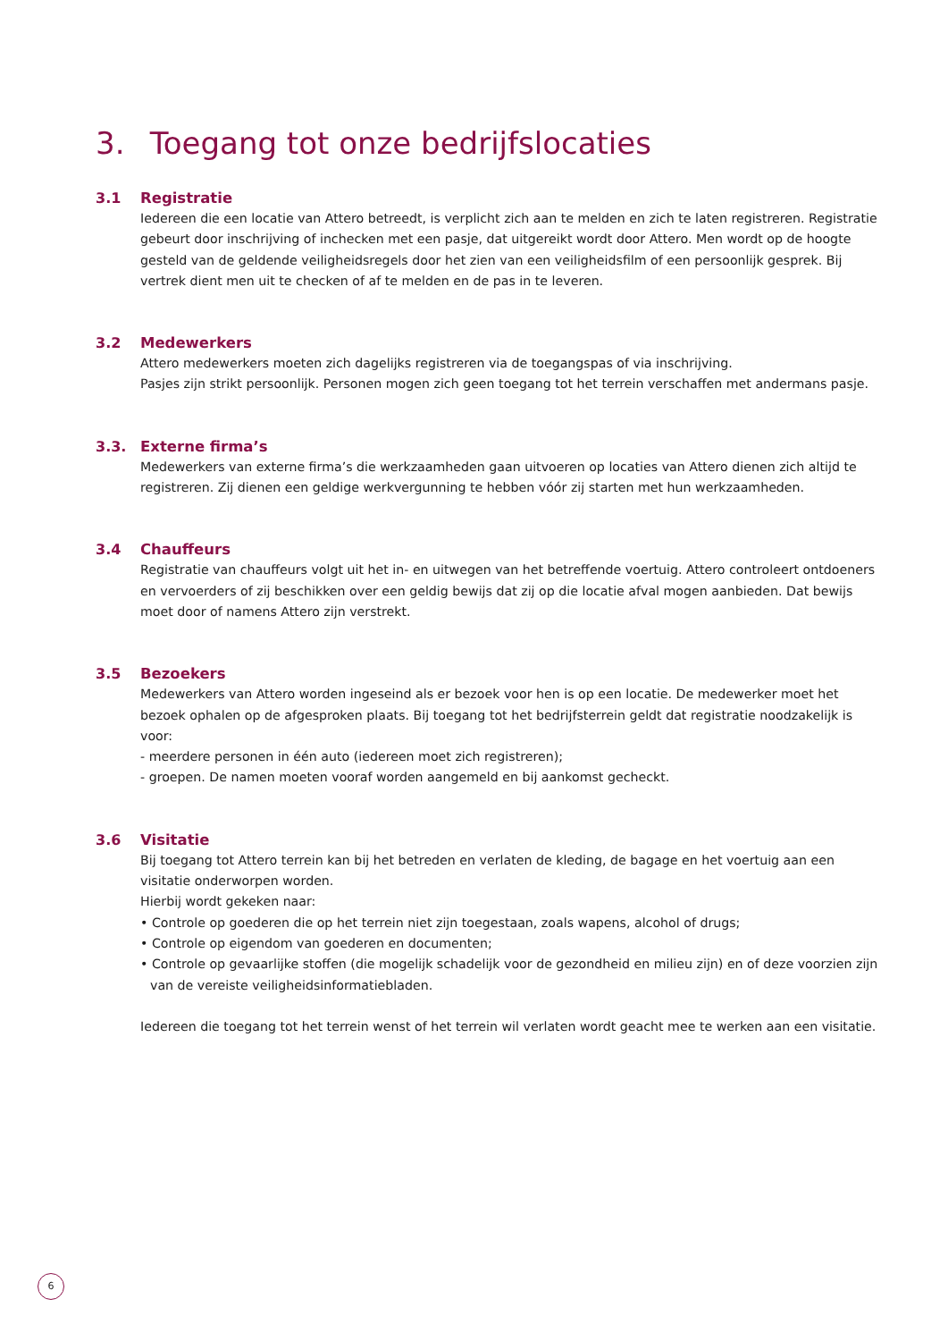3. Toegang tot onze bedrijfslocaties
3.1
Registratie
Iedereen die een locatie van Attero betreedt, is verplicht zich aan te melden en zich te laten registreren. Registratie gebeurt door inschrijving of inchecken met een pasje, dat uitgereikt wordt door Attero. Men wordt op de hoogte gesteld van de geldende veiligheidsregels door het zien van een veiligheidsfilm of een persoonlijk gesprek. Bij vertrek dient men uit te checken of af te melden en de pas in te leveren.
3.2
Medewerkers
Attero medewerkers moeten zich dagelijks registreren via de toegangspas of via inschrijving.
Pasjes zijn strikt persoonlijk. Personen mogen zich geen toegang tot het terrein verschaffen met andermans pasje.
3.3.
Externe firma’s
Medewerkers van externe firma’s die werkzaamheden gaan uitvoeren op locaties van Attero dienen zich altijd te registreren. Zij dienen een geldige werkvergunning te hebben vóór zij starten met hun werkzaamheden.
3.4
Chauffeurs
Registratie van chauffeurs volgt uit het in- en uitwegen van het betreffende voertuig. Attero controleert ontdoeners en vervoerders of zij beschikken over een geldig bewijs dat zij op die locatie afval mogen aanbieden. Dat bewijs moet door of namens Attero zijn verstrekt.
3.5
Bezoekers
Medewerkers van Attero worden ingeseind als er bezoek voor hen is op een locatie. De medewerker moet het bezoek ophalen op de afgesproken plaats. Bij toegang tot het bedrijfsterrein geldt dat registratie noodzakelijk is voor:
- meerdere personen in één auto (iedereen moet zich registreren);
- groepen. De namen moeten vooraf worden aangemeld en bij aankomst gecheckt.
3.6
Visitatie
Bij toegang tot Attero terrein kan bij het betreden en verlaten de kleding, de bagage en het voertuig aan een visitatie onderworpen worden.
Hierbij wordt gekeken naar:
• Controle op goederen die op het terrein niet zijn toegestaan, zoals wapens, alcohol of drugs;
• Controle op eigendom van goederen en documenten;
• Controle op gevaarlijke stoffen (die mogelijk schadelijk voor de gezondheid en milieu zijn) en of deze voorzien zijn van de vereiste veiligheidsinformatiebladen.
Iedereen die toegang tot het terrein wenst of het terrein wil verlaten wordt geacht mee te werken aan een visitatie.
6